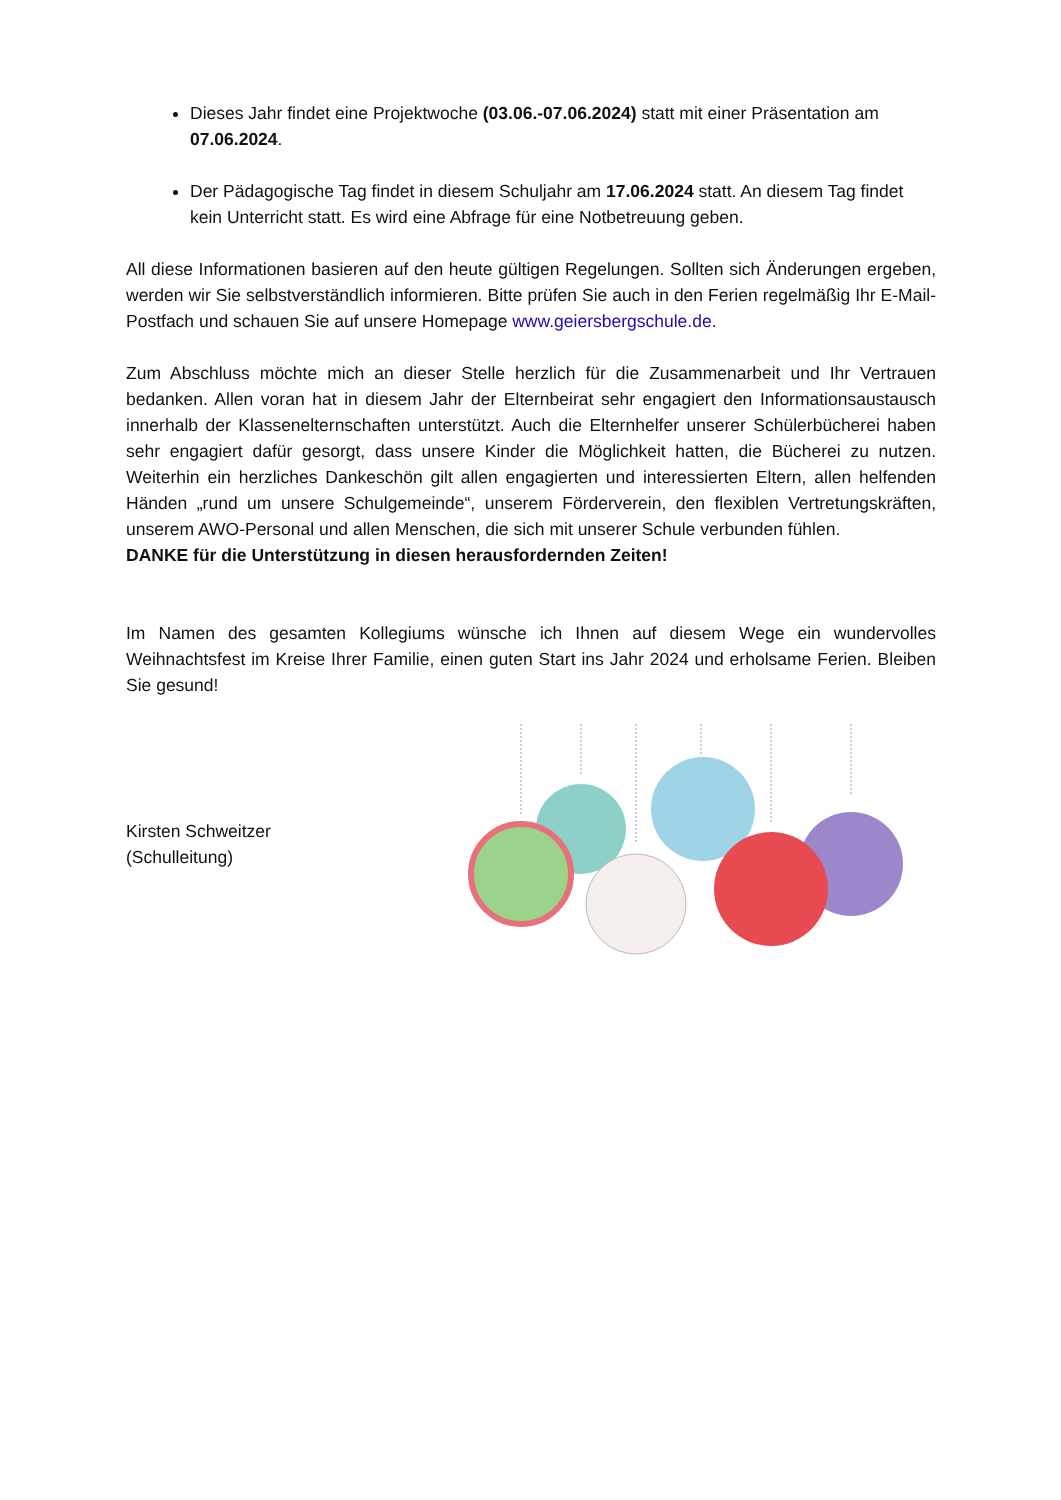Dieses Jahr findet eine Projektwoche (03.06.-07.06.2024) statt mit einer Präsentation am 07.06.2024.
Der Pädagogische Tag findet in diesem Schuljahr am 17.06.2024 statt. An diesem Tag findet kein Unterricht statt. Es wird eine Abfrage für eine Notbetreuung geben.
All diese Informationen basieren auf den heute gültigen Regelungen. Sollten sich Änderungen ergeben, werden wir Sie selbstverständlich informieren. Bitte prüfen Sie auch in den Ferien regelmäßig Ihr E-Mail-Postfach und schauen Sie auf unsere Homepage www.geiersbergschule.de.
Zum Abschluss möchte mich an dieser Stelle herzlich für die Zusammenarbeit und Ihr Vertrauen bedanken. Allen voran hat in diesem Jahr der Elternbeirat sehr engagiert den Informationsaustausch innerhalb der Klassenelternschaften unterstützt. Auch die Elternhelfer unserer Schülerbücherei haben sehr engagiert dafür gesorgt, dass unsere Kinder die Möglichkeit hatten, die Bücherei zu nutzen. Weiterhin ein herzliches Dankeschön gilt allen engagierten und interessierten Eltern, allen helfenden Händen „rund um unsere Schulgemeinde“, unserem Förderverein, den flexiblen Vertretungskräften, unserem AWO-Personal und allen Menschen, die sich mit unserer Schule verbunden fühlen.
DANKE für die Unterstützung in diesen herausfordernden Zeiten!
Im Namen des gesamten Kollegiums wünsche ich Ihnen auf diesem Wege ein wundervolles Weihnachtsfest im Kreise Ihrer Familie, einen guten Start ins Jahr 2024 und erholsame Ferien. Bleiben Sie gesund!
Kirsten Schweitzer
(Schulleitung)